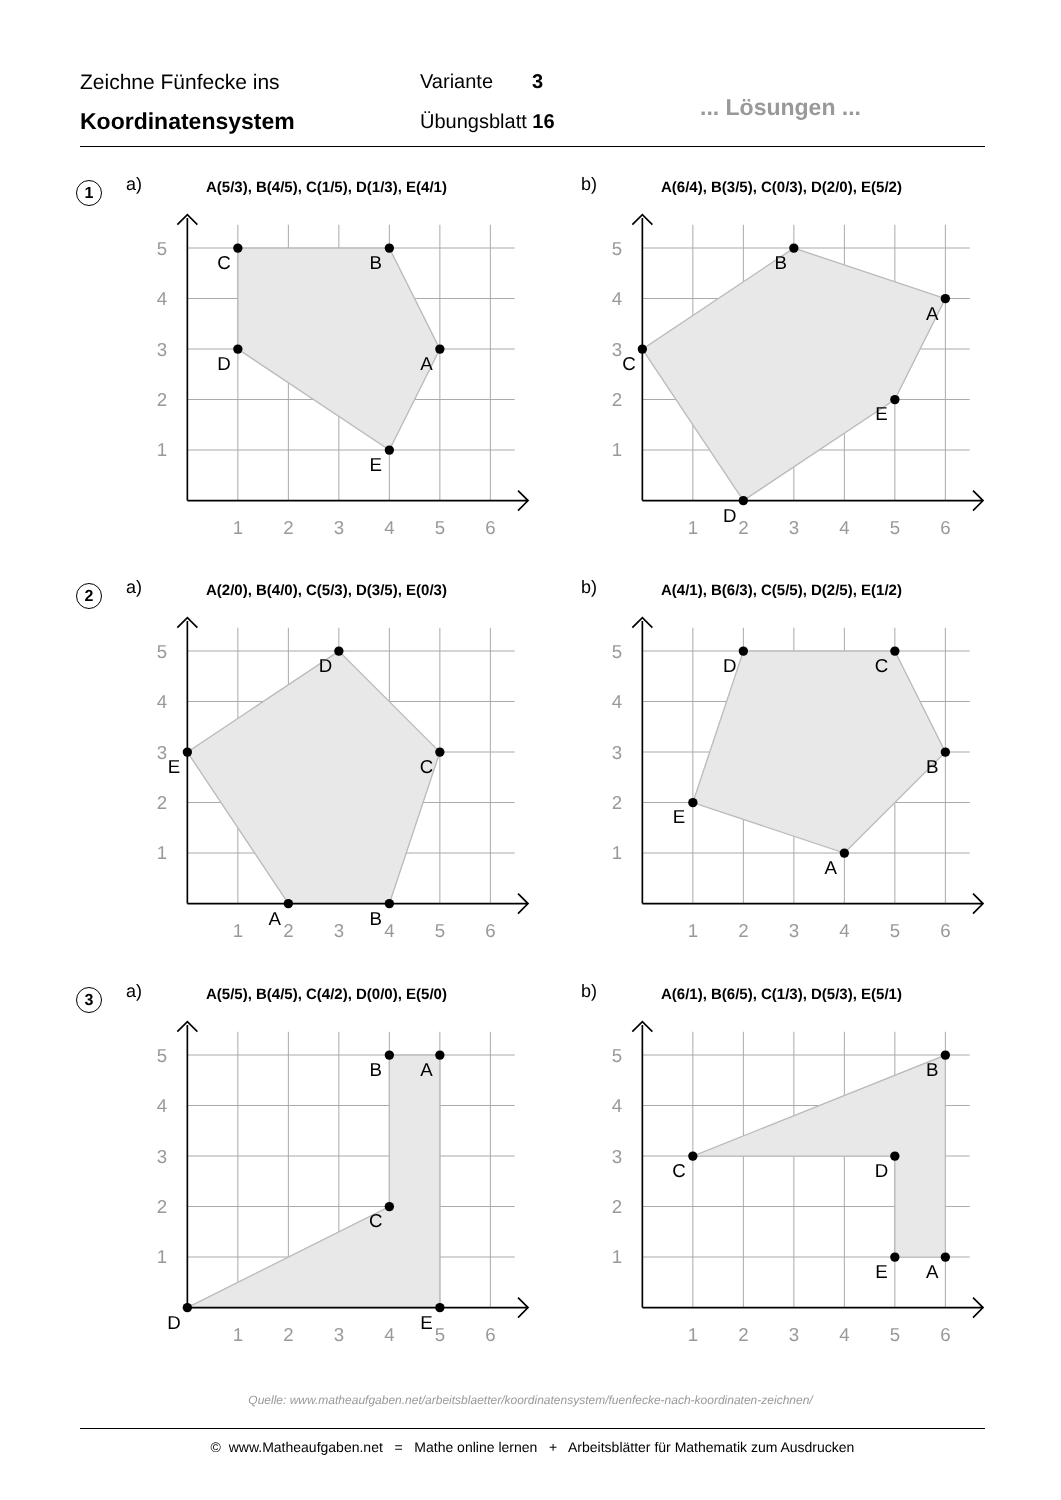Zeichne Fünfecke ins
Koordinatensystem
Variante 3
Übungsblatt 16
... Lösungen ...
1 a)
A(5/3), B(4/5), C(1/5), D(1/3), E(4/1)
1
2
3
4
5
6
1
2
3
4
5
A
B
C
D
E
b)
A(6/4), B(3/5), C(0/3), D(2/0), E(5/2)
1
2
3
4
5
6
1
2
3
4
5
A
B
C
D
E
2 a)
A(2/0), B(4/0), C(5/3), D(3/5), E(0/3)
1
2
3
4
5
6
1
2
3
4
5
A
B
C
D
E
b)
A(4/1), B(6/3), C(5/5), D(2/5), E(1/2)
1
2
3
4
5
6
1
2
3
4
5
A
B
C
D
E
3 a)
A(5/5), B(4/5), C(4/2), D(0/0), E(5/0)
1
2
3
4
5
6
1
2
3
4
5
A
B
C
D
E
b)
A(6/1), B(6/5), C(1/3), D(5/3), E(5/1)
1
2
3
4
5
6
1
2
3
4
5
A
B
C
D
E
Quelle: www.matheaufgaben.net/arbeitsblaetter/koordinatensystem/fuenfecke-nach-koordinaten-zeichnen/
© www.Matheaufgaben.net = Mathe online lernen + Arbeitsblätter für Mathematik zum Ausdrucken